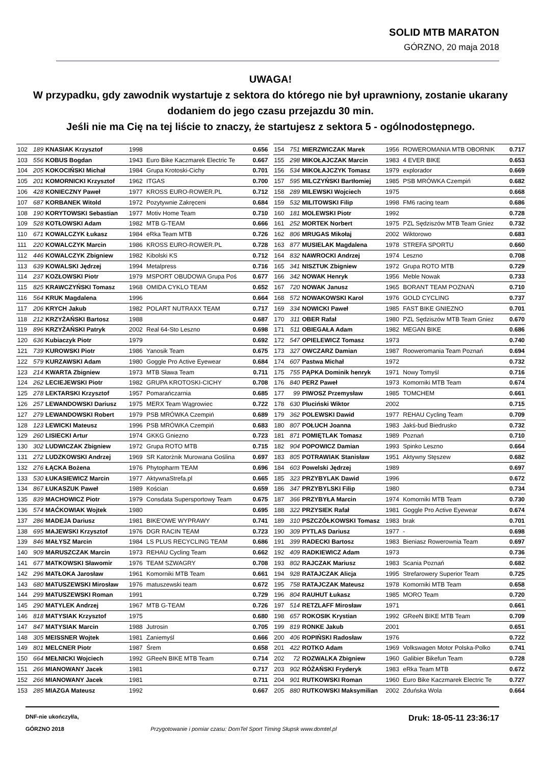SOLID MTB MARATON
GÓRZNO, 20 maja 2018
UWAGA!
W przypadku, gdy zawodnik wystartuje z sektora do którego nie był uprawniony, zostanie ukarany dodaniem do jego czasu przejazdu 30 min.
Jeśli nie ma Cię na tej liście to znaczy, że startujesz z sektora 5 - ogólnodostępnego.
| 102 | 189 | KNASIAK Krzysztof | 1998 | | 0.656 |
| 103 | 556 | KOBUS Bogdan | 1943 | Euro Bike Kaczmarek Electric Te | 0.667 |
| 104 | 205 | KOKOCIŃSKI Michał | 1984 | Grupa Krotoski-Cichy | 0.701 |
| 105 | 201 | KOMORNICKI Krzysztof | 1962 | ITGAS | 0.700 |
| 106 | 428 | KONIECZNY Paweł | 1977 | KROSS EURO-ROWER.PL | 0.712 |
| 107 | 687 | KORBANEK Witold | 1972 | Pozytywnie Zakręceni | 0.684 |
| 108 | 190 | KORYTOWSKI Sebastian | 1977 | Motiv Home Team | 0.710 |
| 109 | 528 | KOTŁOWSKI Adam | 1982 | MTB G-TEAM | 0.666 |
| 110 | 671 | KOWALCZYK Łukasz | 1984 | eRka Team MTB | 0.726 |
| 111 | 220 | KOWALCZYK Marcin | 1986 | KROSS EURO-ROWER.PL | 0.728 |
| 112 | 446 | KOWALCZYK Zbigniew | 1982 | Kibolski KS | 0.712 |
| 113 | 639 | KOWALSKI Jędrzej | 1994 | Metalpress | 0.716 |
| 114 | 237 | KOZŁOWSKI Piotr | 1979 | MSPORT OBUDOWA Grupa Poś | 0.677 |
| 115 | 825 | KRAWCZYŃSKI Tomasz | 1968 | OMIDA CYKLO TEAM | 0.652 |
| 116 | 564 | KRUK Magdalena | 1996 | | 0.664 |
| 117 | 206 | KRYCH Jakub | 1982 | POLART NUTRAXX TEAM | 0.717 |
| 118 | 212 | KRZYŻAŃSKI Bartosz | 1988 | | 0.687 |
| 119 | 896 | KRZYŻAŃSKI Patryk | 2002 | Real 64-Sto Leszno | 0.698 |
| 120 | 636 | Kubiaczyk Piotr | 1979 | | 0.692 |
| 121 | 739 | KUROWSKI Piotr | 1986 | Yanosik Team | 0.675 |
| 122 | 579 | KURZAWSKI Adam | 1980 | Goggle Pro Active Eyewear | 0.684 |
| 123 | 214 | KWARTA Zbigniew | 1973 | MTB Sława Team | 0.711 |
| 124 | 262 | LECIEJEWSKI Piotr | 1982 | GRUPA KROTOSKI-CICHY | 0.708 |
| 125 | 278 | LEKTARSKI Krzysztof | 1957 | Pomarańczarnia | 0.685 |
| 126 | 257 | LEWANDOWSKI Dariusz | 1975 | MERX Team Wągrowiec | 0.722 |
| 127 | 279 | LEWANDOWSKI Robert | 1979 | PSB MRÓWKA Czempiń | 0.689 |
| 128 | 123 | LEWICKI Mateusz | 1996 | PSB MRÓWKA Czempiń | 0.683 |
| 129 | 260 | LISIECKI Artur | 1974 | GKKG Gniezno | 0.723 |
| 130 | 302 | LUDWICZAK Zbigniew | 1972 | Grupa ROTO MTB | 0.715 |
| 131 | 272 | LUDZKOWSKI Andrzej | 1969 | SR Katorżnik Murowana Goślina | 0.697 |
| 132 | 276 | ŁĄCKA Bożena | 1976 | Phytopharm TEAM | 0.696 |
| 133 | 530 | ŁUKASIEWICZ Marcin | 1977 | AktywnaStrefa.pl | 0.665 |
| 134 | 867 | ŁUKASZUK Paweł | 1989 | Kościan | 0.659 |
| 135 | 839 | MACHOWICZ Piotr | 1979 | Consdata Supersportowy Team | 0.675 |
| 136 | 574 | MAĆKOWIAK Wojtek | 1980 | | 0.695 |
| 137 | 286 | MADEJA Dariusz | 1981 | BIKE'OWE WYPRAWY | 0.741 |
| 138 | 695 | MAJEWSKI Krzysztof | 1976 | DGR RACIN TEAM | 0.723 |
| 139 | 846 | MAŁYSZ Marcin | 1984 | LS PLUS RECYCLING TEAM | 0.686 |
| 140 | 909 | MARUSZCZAK Marcin | 1973 | REHAU Cycling Team | 0.662 |
| 141 | 677 | MATKOWSKI Sławomir | 1976 | TEAM SZWAGRY | 0.708 |
| 142 | 296 | MATŁOKA Jarosław | 1961 | Komorniki MTB Team | 0.661 |
| 143 | 680 | MATUSZEWSKI Mirosław | 1976 | matuszewski team | 0.672 |
| 144 | 299 | MATUSZEWSKI Roman | 1991 | | 0.729 |
| 145 | 290 | MATYLEK Andrzej | 1967 | MTB G-TEAM | 0.726 |
| 146 | 818 | MATYSIAK Krzysztof | 1975 | | 0.680 |
| 147 | 847 | MATYSIAK Marcin | 1988 | Jutrosin | 0.705 |
| 148 | 305 | MEISSNER Wojtek | 1981 | Zaniemyśl | 0.666 |
| 149 | 801 | MELCNER Piotr | 1987 | Śrem | 0.658 |
| 150 | 664 | MEŁNICKI Wojciech | 1992 | GReeN BIKE MTB Team | 0.714 |
| 151 | 266 | MIANOWANY Jacek | 1981 | | 0.717 |
| 152 | 266 | MIANOWANY Jacek | 1981 | | 0.711 |
| 153 | 285 | MIAZGA Mateusz | 1992 | | 0.667 |
| 154 | 751 | MIERZWICZAK Marek | 1956 | ROWEROMANIA MTB OBORNIK | 0.717 |
| 155 | 298 | MIKOŁAJCZAK Marcin | 1983 | 4 EVER BIKE | 0.653 |
| 156 | 534 | MIKOŁAJCZYK Tomasz | 1979 | explorador | 0.669 |
| 157 | 595 | MILCZYŃSKI Bartłomiej | 1985 | PSB MRÓWKA Czempiń | 0.682 |
| 158 | 289 | MILEWSKI Wojciech | 1975 | | 0.668 |
| 159 | 532 | MILITOWSKI Filip | 1998 | FM6 racing team | 0.686 |
| 160 | 181 | MOLEWSKI Piotr | 1992 | | 0.728 |
| 161 | 252 | MORTEK Norbert | 1975 | PZL Sędziszów MTB Team Gniez | 0.732 |
| 162 | 806 | MRUGAS Mikołaj | 2002 | Wiktorowo | 0.683 |
| 163 | 877 | MUSIELAK Magdalena | 1978 | STREFA SPORTU | 0.660 |
| 164 | 832 | NAWROCKI Andrzej | 1974 | Leszno | 0.708 |
| 165 | 341 | NISZTUK Zbigniew | 1972 | Grupa ROTO MTB | 0.729 |
| 166 | 342 | NOWAK Henryk | 1956 | Meble Nowak | 0.733 |
| 167 | 720 | NOWAK Janusz | 1965 | BORANT TEAM POZNAŃ | 0.710 |
| 168 | 572 | NOWAKOWSKI Karol | 1976 | GOLD CYCLING | 0.737 |
| 169 | 334 | NOWICKI Paweł | 1985 | FAST BIKE GNIEZNO | 0.701 |
| 170 | 311 | OBER Rafał | 1980 | PZL Sędziszów MTB Team Gniez | 0.670 |
| 171 | 511 | OBIEGAŁA Adam | 1982 | MEGAN BIKE | 0.686 |
| 172 | 547 | OPIELEWICZ Tomasz | 1973 | | 0.740 |
| 173 | 327 | OWCZARZ Damian | 1987 | Rooweromania Team Poznań | 0.694 |
| 174 | 607 | Pastwa Michał | 1972 | | 0.732 |
| 175 | 755 | PĄPKA Dominik henryk | 1971 | Nowy Tomyśl | 0.716 |
| 176 | 840 | PERZ Paweł | 1973 | Komorniki MTB Team | 0.674 |
| 177 | 99 | PIWOSZ Przemysław | 1985 | TOMCHEM | 0.661 |
| 178 | 630 | Pluciński Wiktor | 2002 | | 0.715 |
| 179 | 362 | POLEWSKI Dawid | 1977 | REHAU Cycling Team | 0.709 |
| 180 | 807 | POŁUCH Joanna | 1983 | Jakś-bud Biedrusko | 0.732 |
| 181 | 871 | POMIĘTLAK Tomasz | 1989 | Poznań | 0.710 |
| 182 | 904 | POPOWICZ Damian | 1993 | Spinko Leszno | 0.664 |
| 183 | 805 | POTRAWIAK Stanisław | 1951 | Aktywny Stęszew | 0.682 |
| 184 | 603 | Powelski Jędrzej | 1989 | | 0.697 |
| 185 | 323 | PRZYBYLAK Dawid | 1996 | | 0.672 |
| 186 | 347 | PRZYBYLSKI Filip | 1980 | | 0.734 |
| 187 | 366 | PRZYBYŁA Marcin | 1974 | Komorniki MTB Team | 0.730 |
| 188 | 322 | PRZYSIEK Rafał | 1981 | Goggle Pro Active Eyewear | 0.674 |
| 189 | 310 | PSZCZÓŁKOWSKI Tomasz | 1983 | brak | 0.701 |
| 190 | 309 | PYTLAS Dariusz | 1977 | - | 0.698 |
| 191 | 399 | RADECKI Bartosz | 1983 | Bieniasz Rowerownia Team | 0.697 |
| 192 | 409 | RADKIEWICZ Adam | 1973 | | 0.736 |
| 193 | 802 | RAJCZAK Mariusz | 1983 | Scania Poznań | 0.682 |
| 194 | 928 | RATAJCZAK Alicja | 1995 | Strefarowery Superior Team | 0.725 |
| 195 | 758 | RATAJCZAK Mateusz | 1978 | Komorniki MTB Team | 0.658 |
| 196 | 804 | RAUHUT Łukasz | 1985 | MORO Team | 0.720 |
| 197 | 514 | RETZLAFF Mirosław | 1971 | | 0.661 |
| 198 | 657 | ROKOSIK Krystian | 1992 | GReeN BIKE MTB Team | 0.709 |
| 199 | 819 | RONKE Jakub | 2001 | | 0.651 |
| 200 | 406 | ROPIŃSKI Radosław | 1976 | | 0.722 |
| 201 | 422 | ROTKO Adam | 1969 | Volkswagen Motor Polska-Polko | 0.741 |
| 202 | 72 | ROZWALKA Zbigniew | 1960 | Galibier Bikefun Team | 0.728 |
| 203 | 902 | RÓŻAŃSKI Fryderyk | 1983 | eRka Team MTB | 0.672 |
| 204 | 901 | RUTKOWSKI Roman | 1960 | Euro Bike Kaczmarek Electric Te | 0.727 |
| 205 | 880 | RUTKOWSKI Maksymilian | 2002 | Zduńska Wola | 0.664 |
DNF-nie ukończył/a,
GÓRZNO 2018
Przygotowanie i pomiar czasu: DomTel Sport Timing Słupsk www.domtel.pl
Druk: 18-05-11 23:36:17